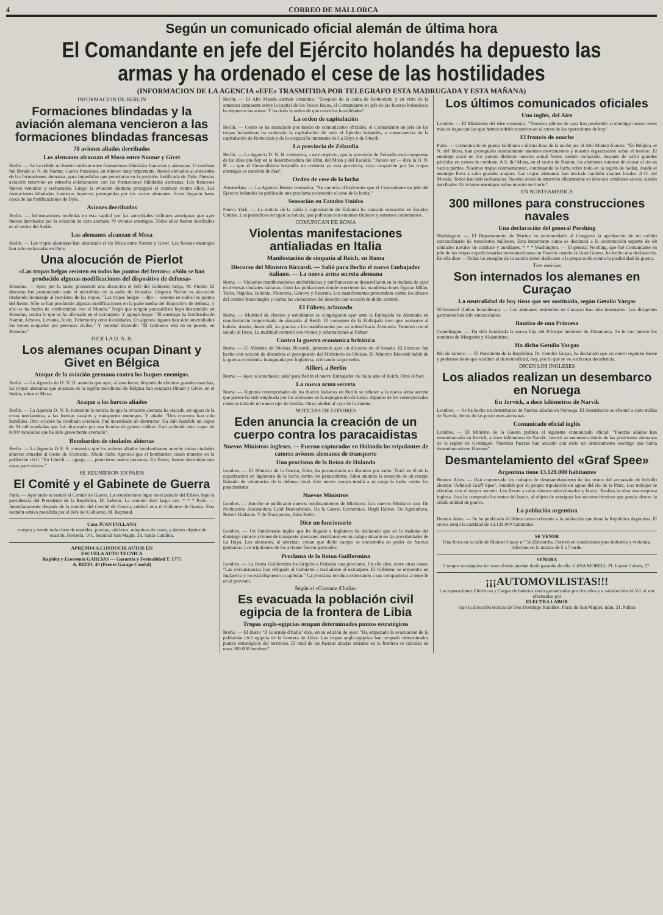4 CORREO DE MALLORCA
Según un comunicado oficial alemán de última hora
El Comandante en jefe del Ejército holandés ha depuesto las armas y ha ordenado el cese de las hostilidades
(INFORMACION DE LA AGENCIA «EFE» TRASMITIDA POR TELEGRAFO ESTA MADRUGADA Y ESTA MAÑANA)
INFORMACION DE BERLIN
Formaciones blindadas y la aviación alemana vencieron a las formaciones blindadas francesas
70 aviones aliados derribados
Los alemanes alcanzan el Mosa entre Namur y Givet
Berlín. — Se ha reñido un fuerte combate entre formaciones blindadas francesas y alemanas. El combate fué librado al N. de Namur. Carros franceses, en número muy importante, fueron enviados al encuentro de las formaciones alemanas, para impedirlas que penetraran en la posición fortificada de Dyle. Nuestra aviación intervino en estrecha colaboración con las formaciones blindadas alemanas. Los franceses fueron vencidos y rechazados. Luego la aviación alemana prosiguió el combate contra ellos. Las formaciones blindadas francesas huyeron, perseguidas por los carros alemanes. Estos llegaron hasta cerca de las fortificaciones de Dyle.
Aviones derribados
Berlín. — Informaciones recibidas en esta capital por las autoridades militares atestiguan que ayer fueron derribados por la aviación de caza alemana 70 aviones enemigos. Todos ellos fueron derribados en el sector del Sedán.
Los alemanes alcanzan el Mosa
Berlín. — Las tropas alemanas han alcanzado el río Mosa entre Namur y Givet. Las fuerzas enemigas han sido rechazadas en Dyle.
Una alocución de Pierlot
«Las tropas belgas resisten en todos los puntos del frente»: «Sólo se han producido algunas modificaciones del dispositivo de defensa»
Bruselas. — Ayer, por la tarde, pronunció una alocución el Jefe del Gobierno belga, M. Pierlot. El discurso fué pronunciado ante el micrófono de la radio de Bruselas. Empezó Pierlot su alocución rindiendo homenaje al heroísmo de las tropas. "Las tropas belgas —dijo— resisten en todos los puntos del frente. Sólo se han producido algunas modificaciones en la parte media del dispositivo de defensa, y ello se ha hecho de conformidad con el Mando." Negó que ningún paracaidista haya descendido en Bruselas, contra lo que se ha afirmado en el extranjero. Y agregó luego: "El enemigo ha bombardeado Namur, Arberes, Lovaina, Alost, Tirlemont y otras localidades. En algunos lugares han sido ametrallados los trenes ocupados por personas civiles." Y terminó diciendo: "El Gobierno está en su puesto, en Bruselas."
DICE LA D. N. B.
Los alemanes ocupan Dinant y Givet en Bélgica
Ataque de la aviación germana contra los buques enemigos.
Berlín. — La Agencia de D. N. B. anuncia que ayer, al anochecer, después de efectuar grandes marchas, las tropas alemanas que avanzan en la región meridional de Bélgica han ocupado Dinant y Givet, en el Sedán, sobre el Mosa.
Ataque a los barcos aliados
Berlín. — La Agencia D. N. B. transmite la noticia de que la aviación alemana ha atacado, en aguas de la costa neerlandesa, a las fuerzas navales y transportes enemigos. Y añade: "Dos cruceros han sido hundidos. Otro crucero ha resultado averiado. Fué incendiado un destructor. Ha sido hundido un vapor de 24 mil toneladas que fué alcanzado por una bomba de grueso calibre. Está ardiendo otro vapor de 8.000 toneladas que ha sido gravemente averiado".
Bombardeo de ciudades abiertas
Berlín. — La Agencia D.N. B. comunica que los aviones aliados bombardearon anoche varias ciudades abiertas situadas al Oeste de Alemania. Añade dicha Agencia que el bombardeo causó muertos en la población civil. "En Lünich — agrega —, perecieron nueve personas. En Essen, fueron destruídas tres casas particulares."
SE REUNIERON EN PARIS
El Comité y el Gabinete de Guerra
París. — Ayer tarde se reunió el Comité de Guerra. La reunión tuvo lugar en el palacio del Eliseo, bajo la presidencia del Presidente de la República, M. Lebrun. La reunión duró largo rato. * * * París. — Inmediatamente después de la reunión del Comité de Guerra, celebró otra el Gabinete de Guerra. Esta reunión estuvo presidida por el Jefe del Gobierno, M. Reynaud.
Casa JUAN FULLANA
compra y vende toda clase de muebles, puertas, vidrieras, máquinas de coser, y demás objetos de ocasión. Herrería, 101. Sucursal San Magín, 29. Santa Catalina.
APRENDA A CONDUCIR AUTOS EN
ESCUELA AUTO TECNICA
Rapidez y Economía GARCIAS — Garantía y Formalidad T. 1775
A. RIZZI, 40 (Frente Garage Condal)
Berlín. — El Alto Mando alemán comunica: "Después de la caída de Rotterdam, y en vista de la amenaza inminente sobre la capital de los Países Bajos, el Comandante en jefe de las fuerzas holandesas ha depuesto las armas. Y ha dado la orden de que cesen las hostilidades".
La orden de capitulación
Berlín. — Como se ha anunciado por medio de comunicados oficiales, el Comandante en jefe de las tropas holandesas ha ordenado la capitulación de todo el Ejército holandés, a consecuencia de la capitulación de Rotterdam y de la ocupación inminente de La Haya y de Utrech.
La provincia de Zelandia
Berlín. — La Agencia D. N. B. comunica, a este respecto, que la provincia de Zelandia está compuesta de las islas que hay en la desembocadura del Rhin, del Mosa y del Escalda. "Parece ser — dice la D. N. B. — que el Generalísimo holandés no controla ya esta provincia, cuya ocupación por las tropas enemigas es cuestión de días".
Orden de cese de la lucha
Amsterdam. — La Agencia Reuter comunica: "Se anuncia oficialmente que el Comandante en jefe del Ejército holandés ha publicado una proclama ordenando el cese de la lucha."
Sensación en Estados Unidos
Nueva York. — La noticia de la caída y capitulación de Holanda ha causado sensación en Estados Unidos. Los periódicos recogen la noticia, que publican con enormes titulares y extensos comentarios.
COMUNICAN DE ROMA
Violentas manifestaciones antialiadas en Italia
Manifestación de simpatía al Reich, en Roma
Discurso del Ministro Riccardi. — Salió para Berlín el nuevo Embajador italiano. — La nueva arma secreta alemana
Roma. — Violentas manifestaciones antibritánicas y antifrancesas se desarrollaron en la mañana de ayer en diversas ciudades italianas. Entre las poblaciones donde ocurrieron las manifestaciones figuran Milán, Turín, Nápoles, Bolonia, Florencia, Génova y Palermo. Los manifestantes protestaban contra los abusos del control francoinglés y contra las violaciones del derecho con ocasión de dicho control.
El Führer, aclamado
Roma. — Multitud de obreros y estudiantes se congregaron ayer ante la Embajada de Alemania en manifestación improvisada de simpatía al Reich. El consejero de la Embajada tuvo que asomarse al balcón, dando, desde allí, las gracias a los manifestantes por su actitud hacia Alemania. Terminó con el saludo al Duce. La multitud contestó con vítores y aclamaciones al Führer.
Contra la guerra económica británica
Roma. — El Ministro de Divisas, Riccardi, pronunció ayer un discurso en el Senado. El discurso fué hecho con ocasión de discutirse el presupuesto del Ministerio de Divisas. El Ministro Riccardi habló de la guerra económica inaugurada por Inglaterra, criticando su proceder.
Alfieri, a Berlín
Roma. — Ayer, al anochecer, salió para Berlín el nuevo Embajador de Italia ante el Reich, Dino Alfieri.
La nueva arma secreta
Roma. — Algunos corresponsales de los diarios italianos en Berlín se refieren a la nueva arma secreta que parece ha sido empleada por los alemanes en la expugnación de Lieja. Algunos de los corresponsales creen se trata de un nuevo tipo de bomba. Otros aluden al rayo de la muerte.
NOTICIAS DE LONDRES
Eden anuncia la creación de un cuerpo contra los paracaidistas
Nuevos Ministros ingleses. — Fueron capturados en Holanda los tripulantes de catorce aviones alemanes de transporte
Una proclama de la Reina de Holanda
Londres. — El Ministro de la Guerra, Eden, ha pronunciado un discurso por radio. Trató en él de la organización en Inglaterra de la lucha contra los paracaidistas. Eden anunció la creación de un cuerpo llamado de voluntarios de la defensa local. Este nuevo cuerpo tendrá a su cargo la lucha contra los parachutistas.
Nuevos Ministros
Londres. — Anoche se publicaron nuevos nombramientos de Ministros. Los nuevos Ministros son: De Producción Aeronáutica, Lord Beaverbrook. De la Guerra Económica, Hugh Dalton. De Agricultura, Robert Hudsone. Y de Transportes, John Reith.
Dice un funcionario
Londres. — Un funcionario inglés que ha llegado a Inglaterra ha declarado que en la mañana del domingo catorce aviones de transporte alemanes aterrizaron en un campo situado en las proximidades de La Haya. Los alemanes, al aterrizar, creían que dicho campo se encontraba en poder de fuerzas germanas. Los tripulantes de los aviones fueron apresados.
Proclama de la Reina Guillermina
Londres. — La Reina Guillermina ha dirigido a Holanda una proclama. En ella dice, entre otras cosas: "Las circunstancias han obligado al Gobierno a trasladarse al extranjero. El Gobierno se encuentra en Inglaterra y no está dispuesto a capitular." La proclama termina exhortando a sus compatriotas a tener fe en el porvenir.
Según el «Giornale d'Italia»
Es evacuada la población civil egipcia de la frontera de Libia
Tropas anglo-egipcias ocupan determinados puntos estratégicos
Roma. — El diario "Il Giornale d'Italia" dice, en su edición de ayer: "Ha empezado la evacuación de la población civil egipcia de la frontera de Libia. Las tropas anglo-egipcias han ocupado determinados puntos estratégicos del territorio. El total de las fuerzas aliadas situadas en la frontera se calculan en unos 300.000 hombres".
Los últimos comunicados oficiales
Uno inglés, del Aire
Londres. — El Ministerio del Aire comunica: "Nuestros pilotos de caza han producido al enemigo cuatro veces más de bajas que las que hemos sufrido nosotros en el curso de las operaciones de hoy".
El francés de anoche
París. — Comunicado de guerra facilitado a última hora de la noche por el Alto Mando francés: "En Bélgica, el N. del Mosa, han proseguido normalmente nuestros movimientos y nuestra organización sobre el terreno. El enemigo atacó en dos puntos distintos nuestro actual frente, siendo rechazado, después de sufrir grandes pérdidas en carros de combate. A S. del Mosa, en el sector de Namur, los alemanes trataron de cruzar el río en varios puntos. Nuestras tropas contraatacaron, continuando la lucha sobre todo en la región de Sedán, donde el enemigo lleva a cabo grandes ataques. Las tropas alemanas han iniciado también ataques locales al O. del Mosela. Todos han sido rechazados. Nuestra aviación intervino eficazmente en diversos combates aéreos, siendo derribados 15 aviones enemigos sobre nuestro territorio".
EN NORTEAMERICA
300 millones para construcciones navales
Una declaración del general Pershing
Washington. — El Departamento de Marina ha recomendado al Congreso la aprobación de un crédito extraordinario de trescientos millones. Esta importante suma se destinará a la construcción urgente de 68 unidades navales de combate y auxiliares. * * * Washington. — El general Pershing, que fué Comandante en jefe de las tropas expedicionarias norteamericanas en Francia cuando la Gran Guerra, ha hecho una declaración. En ella dice: —Todas las energías de la nación deben dedicarse a la preparación contra la posibilidad de guerra.
Tres noticias
Son internados los alemanes en Curaçao
La neutralidad de hoy tiene que ser sustituída, según Getulio Vargas
Willemstad (Indias holandesas). — Los alemanes residentes en Curaçao han sido internados. Los dirigentes germanos han sido encarcelados.
Bautizo de una Princesa
Copenhague. — Ha sido bautizada la nueva hija del Príncipe heredero de Dinamarca. Se le han puesto los nombres de Margarita y Alejandrina.
Ha dicho Getulio Vargas
Río de Janeiro. — El Presidente de la República, Dr. Getulio Vargas, ha declarado que un nuevo régimen fuerte y poderoso tiene que sustituir al de neutralidad, hoy, por lo que se ve, en franca decadencia.
DICEN LOS INGLESES
Los aliados realizan un desembarco en Noruega
En Jervick, a doce kilómetros de Narvik
Londres. — Se ha hecho un desembarco de fuerzas aliadas en Noruega. El desembarco se efectuó a siete millas de Narvik, detrás de las posiciones alemanas.
Comunicado oficial inglés
Londres. — El Ministro de la Guerra publica el siguiente comunicado oficial: "Fuerzas aliadas han desembarcado en Jervick, a doce kilómetros de Narvik. Jervick se encuentra detrás de las posiciones alemanas de la región de Gratangen. Nuestras fuerzas han atacado con éxito un destacamento enemigo que había desembarcado en Hamoes".
Desmantelamiento del «Graf Spee»
Argentina tiene 13.129.000 habitantes
Buenos Aires. — Han comenzado los trabajos de desmantelamiento de los restos del acorazado de bolsillo alemán "Admiral Graff Spee", hundido por su propia tripulación en aguas del río de la Plata. Los trabajos se efectúan con el mayor secreto. Los llevan a cabo obreros seleccionados y buzos. Realiza la obra una empresa inglesa. Esta ha comprado los restos del barco, al objeto de averiguar los secretos técnicos que pueda ofrecer la citada unidad de guerra.
La población argentina
Buenos Aires. — Se ha publicado el último censo referente a la población que tiene la República Argentina. El censo arroja la cantidad de 13.129.000 habitantes.
SE VENDE
Una finca en la calle de Manuel Guasp n.º 56 (Ensanche, Fornet) en condiciones para industria y vivienda. Informes en la misma de 5 a 7 tarde.
SEÑORA
Compre su máquina de coser donde puedan darle garantía de ella. CASA MORELL Pl. Juanot Colom, 27.
¡¡¡AUTOMOVILISTAS!!!
Las reparaciones Eléctricas y Cargas de baterías serán garantizadas por dos años y a satisfacción de Vd. si son efectuadas por
ELECTRA LABOR
bajo la dirección técnica de Don Domingo Baraldés. Plaza de San Miguel, núm. 31. Palma